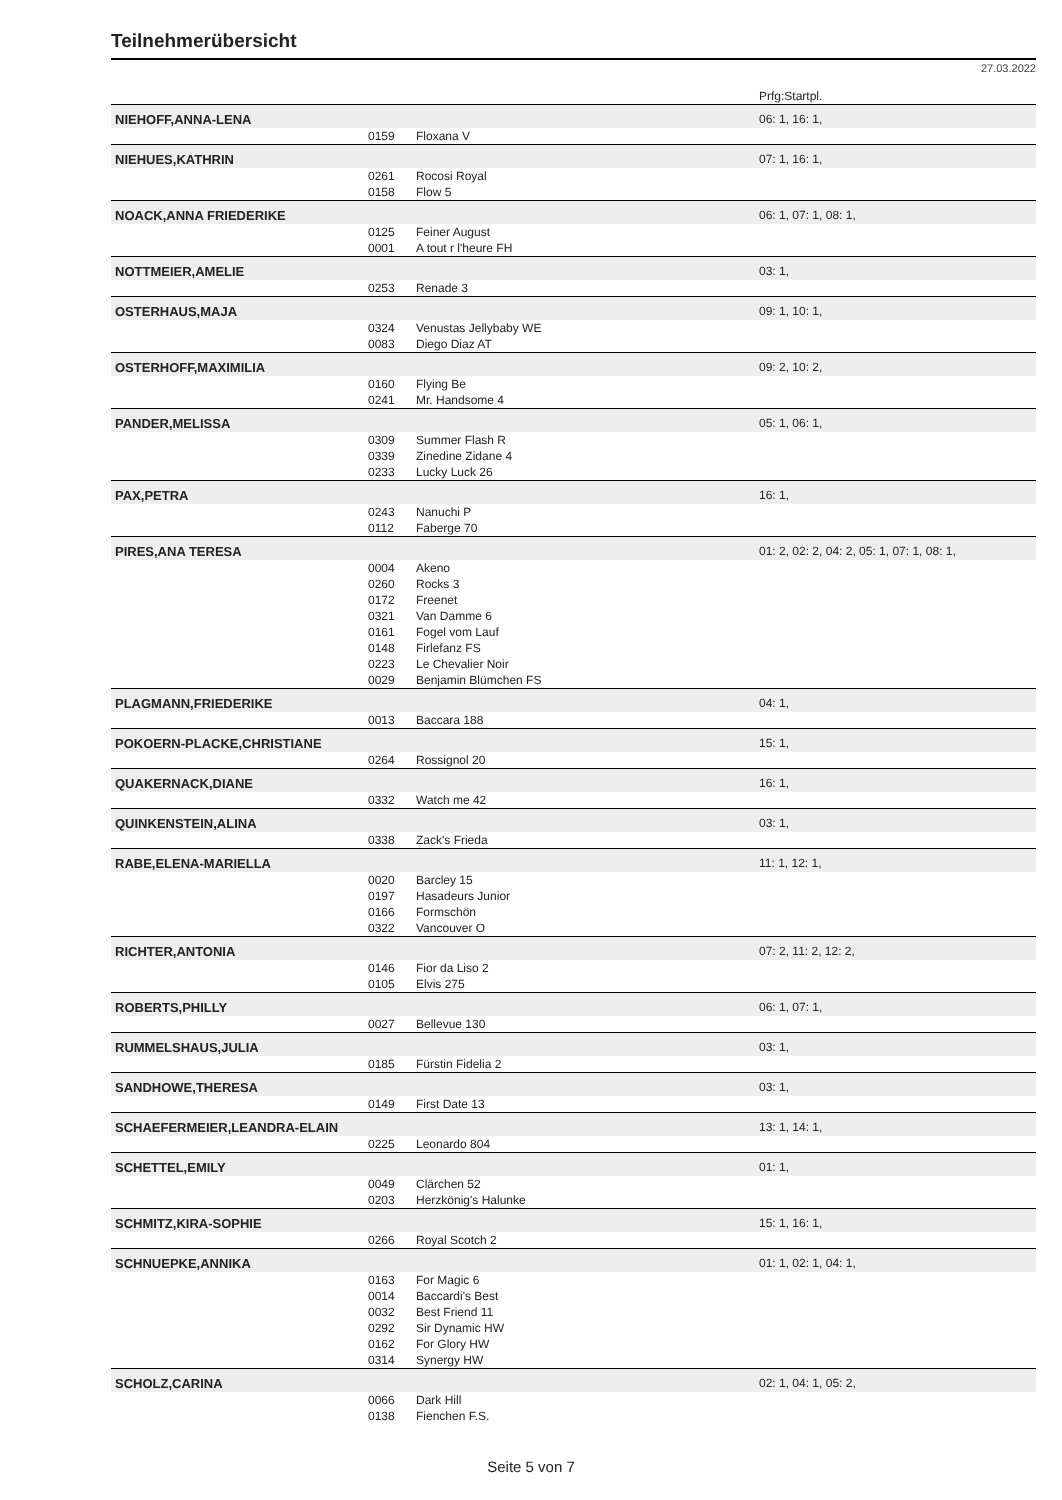Teilnehmerübersicht
27.03.2022
| | | | Prfg:Startpl. |
| NIEHOFF,ANNA-LENA | | | 06: 1, 16: 1, |
| | 0159 | Floxana V | |
| NIEHUES,KATHRIN | | | 07: 1, 16: 1, |
| | 0261 | Rocosi Royal | |
| | 0158 | Flow 5 | |
| NOACK,ANNA FRIEDERIKE | | | 06: 1, 07: 1, 08: 1, |
| | 0125 | Feiner August | |
| | 0001 | A tout r l'heure FH | |
| NOTTMEIER,AMELIE | | | 03: 1, |
| | 0253 | Renade 3 | |
| OSTERHAUS,MAJA | | | 09: 1, 10: 1, |
| | 0324 | Venustas Jellybaby WE | |
| | 0083 | Diego Diaz AT | |
| OSTERHOFF,MAXIMILIA | | | 09: 2, 10: 2, |
| | 0160 | Flying Be | |
| | 0241 | Mr. Handsome 4 | |
| PANDER,MELISSA | | | 05: 1, 06: 1, |
| | 0309 | Summer Flash R | |
| | 0339 | Zinedine Zidane 4 | |
| | 0233 | Lucky Luck 26 | |
| PAX,PETRA | | | 16: 1, |
| | 0243 | Nanuchi P | |
| | 0112 | Faberge 70 | |
| PIRES,ANA TERESA | | | 01: 2, 02: 2, 04: 2, 05: 1, 07: 1, 08: 1, |
| | 0004 | Akeno | |
| | 0260 | Rocks 3 | |
| | 0172 | Freenet | |
| | 0321 | Van Damme 6 | |
| | 0161 | Fogel vom Lauf | |
| | 0148 | Firlefanz FS | |
| | 0223 | Le Chevalier Noir | |
| | 0029 | Benjamin Blümchen FS | |
| PLAGMANN,FRIEDERIKE | | | 04: 1, |
| | 0013 | Baccara 188 | |
| POKOERN-PLACKE,CHRISTIANE | | | 15: 1, |
| | 0264 | Rossignol 20 | |
| QUAKERNACK,DIANE | | | 16: 1, |
| | 0332 | Watch me 42 | |
| QUINKENSTEIN,ALINA | | | 03: 1, |
| | 0338 | Zack's Frieda | |
| RABE,ELENA-MARIELLA | | | 11: 1, 12: 1, |
| | 0020 | Barcley 15 | |
| | 0197 | Hasadeurs Junior | |
| | 0166 | Formschön | |
| | 0322 | Vancouver O | |
| RICHTER,ANTONIA | | | 07: 2, 11: 2, 12: 2, |
| | 0146 | Fior da Liso 2 | |
| | 0105 | Elvis 275 | |
| ROBERTS,PHILLY | | | 06: 1, 07: 1, |
| | 0027 | Bellevue 130 | |
| RUMMELSHAUS,JULIA | | | 03: 1, |
| | 0185 | Fürstin Fidelia 2 | |
| SANDHOWE,THERESA | | | 03: 1, |
| | 0149 | First Date 13 | |
| SCHAEFERMEIER,LEANDRA-ELAIN | | | 13: 1, 14: 1, |
| | 0225 | Leonardo 804 | |
| SCHETTEL,EMILY | | | 01: 1, |
| | 0049 | Clärchen 52 | |
| | 0203 | Herzkönig's Halunke | |
| SCHMITZ,KIRA-SOPHIE | | | 15: 1, 16: 1, |
| | 0266 | Royal Scotch 2 | |
| SCHNUEPKE,ANNIKA | | | 01: 1, 02: 1, 04: 1, |
| | 0163 | For Magic 6 | |
| | 0014 | Baccardi's Best | |
| | 0032 | Best Friend 11 | |
| | 0292 | Sir Dynamic HW | |
| | 0162 | For Glory HW | |
| | 0314 | Synergy HW | |
| SCHOLZ,CARINA | | | 02: 1, 04: 1, 05: 2, |
| | 0066 | Dark Hill | |
| | 0138 | Fienchen F.S. | |
Seite 5 von 7